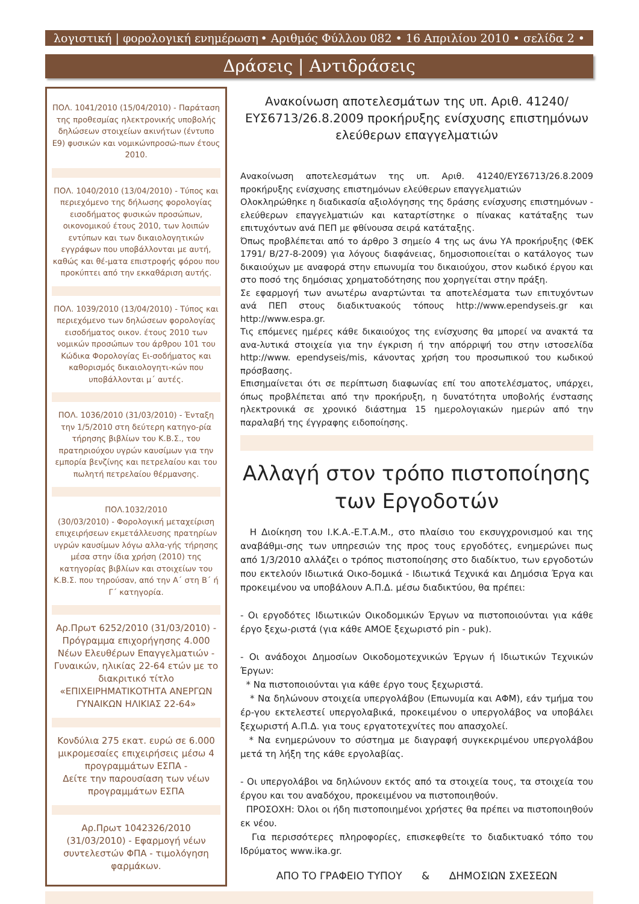λογιστική | φορολογική ενημέρωση • Αριθμός Φύλλου 082 • 16 Απριλίου 2010 • σελίδα 2 •
Δράσεις | Αντιδράσεις
ΠΟΛ. 1041/2010 (15/04/2010) - Παράταση της προθεσμίας ηλεκτρονικής υποβολής δηλώσεων στοιχείων ακινήτων (έντυπο Ε9) φυσικών και νομικώνπροσώ-πων έτους 2010.
ΠΟΛ. 1040/2010 (13/04/2010) - Τύπος και περιεχόμενο της δήλωσης φορολογίας εισοδήματος φυσικών προσώπων, οικονομικού έτους 2010, των λοιπών εντύπων και των δικαιολογητικών εγγράφων που υποβάλλονται με αυτή, καθώς και θέ-ματα επιστροφής φόρου που προκύπτει από την εκκαθάριση αυτής.
ΠΟΛ. 1039/2010 (13/04/2010) - Τύπος και περιεχόμενο των δηλώσεων φορολογίας εισοδήματος οικον. έτους 2010 των νομικών προσώπων του άρθρου 101 του Κώδικα Φορολογίας Ει-σοδήματος και καθορισμός δικαιολογητι-κών που υποβάλλονται μ΄ αυτές.
ΠΟΛ. 1036/2010 (31/03/2010) - Ένταξη την 1/5/2010 στη δεύτερη κατηγο-ρία τήρησης βιβλίων του Κ.Β.Σ., του πρατηριούχου υγρών καυσίμων για την εμπορία βενζίνης και πετρελαίου και του πωλητή πετρελαίου θέρμανσης.
ΠΟΛ.1032/2010
(30/03/2010) - Φορολογική μεταχείριση επιχειρήσεων εκμετάλλευσης πρατηρίων υγρών καυσίμων λόγω αλλα-γής τήρησης μέσα στην ίδια χρήση (2010) της κατηγορίας βιβλίων και στοιχείων του Κ.Β.Σ. που τηρούσαν, από την Α΄ στη Β΄ ή Γ΄ κατηγορία.
Αρ.Πρωτ 6252/2010 (31/03/2010) - Πρόγραμμα επιχορήγησης 4.000 Νέων Ελευθέρων Επαγγελματιών - Γυναικών, ηλικίας 22-64 ετών με το διακριτικό τίτλο «ΕΠΙΧΕΙΡΗΜΑΤΙΚΟΤΗΤΑ ΑΝΕΡΓΩΝ ΓΥΝΑΙΚΩΝ ΗΛΙΚΙΑΣ 22-64»
Κονδύλια 275 εκατ. ευρώ σε 6.000 μικρομεσαίες επιχειρήσεις μέσω 4 προγραμμάτων ΕΣΠΑ -
Δείτε την παρουσίαση των νέων προγραμμάτων ΕΣΠΑ
Αρ.Πρωτ 1042326/2010 (31/03/2010) - Εφαρμογή νέων συντελεστών ΦΠΑ - τιμολόγηση φαρμάκων.
Ανακοίνωση αποτελεσμάτων της υπ. Αριθ. 41240/ ΕΥΣ6713/26.8.2009 προκήρυξης ενίσχυσης επιστημόνων ελεύθερων επαγγελματιών
Ανακοίνωση αποτελεσμάτων της υπ. Αριθ. 41240/ΕΥΣ6713/26.8.2009 προκήρυξης ενίσχυσης επιστημόνων ελεύθερων επαγγελματιών
Ολοκληρώθηκε η διαδικασία αξιολόγησης της δράσης ενίσχυσης επιστημόνων - ελεύθερων επαγγελματιών και καταρτίστηκε ο πίνακας κατάταξης των επιτυχόντων ανά ΠΕΠ με φθίνουσα σειρά κατάταξης.
Όπως προβλέπεται από το άρθρο 3 σημείο 4 της ως άνω ΥΑ προκήρυξης (ΦΕΚ 1791/ Β/27-8-2009) για λόγους διαφάνειας, δημοσιοποιείται ο κατάλογος των δικαιούχων με αναφορά στην επωνυμία του δικαιούχου, στον κωδικό έργου και στο ποσό της δημόσιας χρηματοδότησης που χορηγείται στην πράξη.
Σε εφαρμογή των ανωτέρω αναρτώνται τα αποτελέσματα των επιτυχόντων ανά ΠΕΠ στους διαδικτυακούς τόπους http://www.ependyseis.gr και http://www.espa.gr.
Τις επόμενες ημέρες κάθε δικαιούχος της ενίσχυσης θα μπορεί να ανακτά τα ανα-λυτικά στοιχεία για την έγκριση ή την απόρριψή του στην ιστοσελίδα http://www. ependyseis/mis, κάνοντας χρήση του προσωπικού του κωδικού πρόσβασης.
Επισημαίνεται ότι σε περίπτωση διαφωνίας επί του αποτελέσματος, υπάρχει, όπως προβλέπεται από την προκήρυξη, η δυνατότητα υποβολής ένστασης ηλεκτρονικά σε χρονικό διάστημα 15 ημερολογιακών ημερών από την παραλαβή της έγγραφης ειδοποίησης.
Αλλαγή στον τρόπο πιστοποίησης των Εργοδοτών
Η Διοίκηση του Ι.Κ.Α.-Ε.Τ.Α.Μ., στο πλαίσιο του εκσυγχρονισμού και της αναβάθμι-σης των υπηρεσιών της προς τους εργοδότες, ενημερώνει πως από 1/3/2010 αλλάζει ο τρόπος πιστοποίησης στο διαδίκτυο, των εργοδοτών που εκτελούν Ιδιωτικά Οικο-δομικά - Ιδιωτικά Τεχνικά και Δημόσια Έργα και προκειμένου να υποβάλουν Α.Π.Δ. μέσω διαδικτύου, θα πρέπει:
- Οι εργοδότες Ιδιωτικών Οικοδομικών Έργων να πιστοποιούνται για κάθε έργο ξεχω-ριστά (για κάθε ΑΜΟΕ ξεχωριστό pin - puk).
- Οι ανάδοχοι Δημοσίων Οικοδομοτεχνικών Έργων ή Ιδιωτικών Τεχνικών Έργων:
* Να πιστοποιούνται για κάθε έργο τους ξεχωριστά.
* Να δηλώνουν στοιχεία υπεργολάβου (Επωνυμία και ΑΦΜ), εάν τμήμα του έρ-γου εκτελεστεί υπεργολαβικά, προκειμένου ο υπεργολάβος να υποβάλει ξεχωριστή Α.Π.Δ. για τους εργατοτεχνίτες που απασχολεί.
* Να ενημερώνουν το σύστημα με διαγραφή συγκεκριμένου υπεργολάβου μετά τη λήξη της κάθε εργολαβίας.
- Οι υπεργολάβοι να δηλώνουν εκτός από τα στοιχεία τους, τα στοιχεία του έργου και του αναδόχου, προκειμένου να πιστοποιηθούν.
ΠΡΟΣΟΧΗ: Όλοι οι ήδη πιστοποιημένοι χρήστες θα πρέπει να πιστοποιηθούν εκ νέου.
Για περισσότερες πληροφορίες, επισκεφθείτε το διαδικτυακό τόπο του Ιδρύματος www.ika.gr.
ΑΠΟ ΤΟ ΓΡΑΦΕΙΟ ΤΥΠΟΥ & ΔΗΜΟΣΙΩΝ ΣΧΕΣΕΩΝ